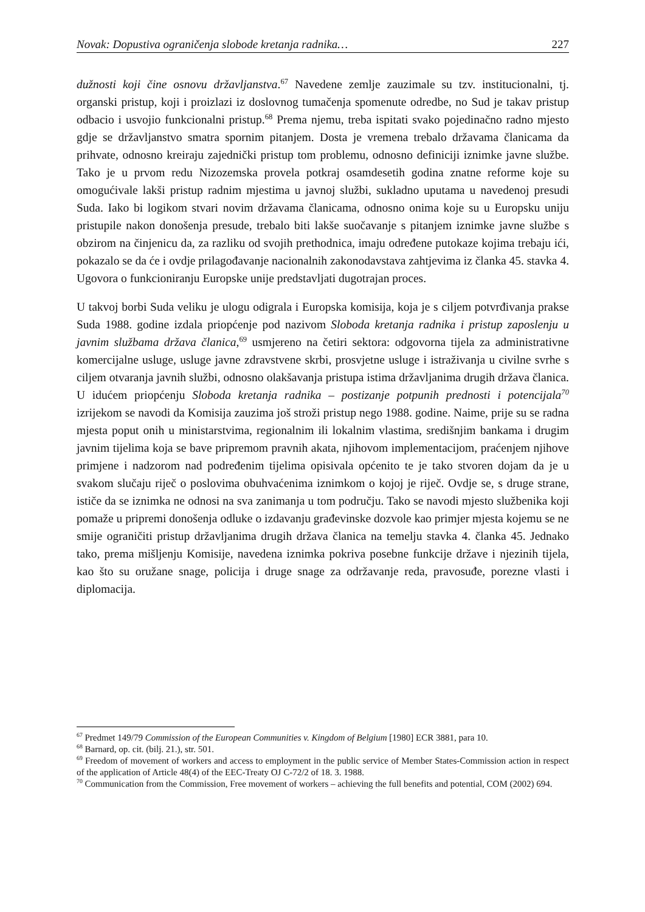Novak: Dopustiva ograničenja slobode kretanja radnika… 227
dužnosti koji čine osnovu državljanstva.<sup>67</sup> Navedene zemlje zauzimale su tzv. institucionalni, tj. organski pristup, koji i proizlazi iz doslovnog tumačenja spomenute odredbe, no Sud je takav pristup odbacio i usvojio funkcionalni pristup.<sup>68</sup> Prema njemu, treba ispitati svako pojedinačno radno mjesto gdje se državljanstvo smatra spornim pitanjem. Dosta je vremena trebalo državama članicama da prihvate, odnosno kreiraju zajednički pristup tom problemu, odnosno definiciji iznimke javne službe. Tako je u prvom redu Nizozemska provela potkraj osamdesetih godina znatne reforme koje su omogućivale lakši pristup radnim mjestima u javnoj službi, sukladno uputama u navedenoj presudi Suda. Iako bi logikom stvari novim državama članicama, odnosno onima koje su u Europsku uniju pristupile nakon donošenja presude, trebalo biti lakše suočavanje s pitanjem iznimke javne službe s obzirom na činjenicu da, za razliku od svojih prethodnica, imaju određene putokaze kojima trebaju ići, pokazalo se da će i ovdje prilagođavanje nacionalnih zakonodavstava zahtjevima iz članka 45. stavka 4. Ugovora o funkcioniranju Europske unije predstavljati dugotrajan proces.
U takvoj borbi Suda veliku je ulogu odigrala i Europska komisija, koja je s ciljem potvrđivanja prakse Suda 1988. godine izdala priopćenje pod nazivom Sloboda kretanja radnika i pristup zaposlenju u javnim službama država članica,<sup>69</sup> usmjereno na četiri sektora: odgovorna tijela za administrativne komercijalne usluge, usluge javne zdravstvene skrbi, prosvjetne usluge i istraživanja u civilne svrhe s ciljem otvaranja javnih službi, odnosno olakšavanja pristupa istima državljanima drugih država članica. U idućem priopćenju Sloboda kretanja radnika – postizanje potpunih prednosti i potencijala<sup>70</sup> izrijekom se navodi da Komisija zauzima još stroži pristup nego 1988. godine. Naime, prije su se radna mjesta poput onih u ministarstvima, regionalnim ili lokalnim vlastima, središnjim bankama i drugim javnim tijelima koja se bave pripremom pravnih akata, njihovom implementacijom, praćenjem njihove primjene i nadzorom nad podređenim tijelima opisivala općenito te je tako stvoren dojam da je u svakom slučaju riječ o poslovima obuhvaćenima iznimkom o kojoj je riječ. Ovdje se, s druge strane, ističe da se iznimka ne odnosi na sva zanimanja u tom području. Tako se navodi mjesto službenika koji pomaže u pripremi donošenja odluke o izdavanju građevinske dozvole kao primjer mjesta kojemu se ne smije ograničiti pristup državljanima drugih država članica na temelju stavka 4. članka 45. Jednako tako, prema mišljenju Komisije, navedena iznimka pokriva posebne funkcije države i njezinih tijela, kao što su oružane snage, policija i druge snage za održavanje reda, pravosuđe, porezne vlasti i diplomacija.
<sup>67</sup> Predmet 149/79 Commission of the European Communities v. Kingdom of Belgium [1980] ECR 3881, para 10.
<sup>68</sup> Barnard, op. cit. (bilj. 21.), str. 501.
<sup>69</sup> Freedom of movement of workers and access to employment in the public service of Member States-Commission action in respect of the application of Article 48(4) of the EEC-Treaty OJ C-72/2 of 18. 3. 1988.
<sup>70</sup> Communication from the Commission, Free movement of workers – achieving the full benefits and potential, COM (2002) 694.